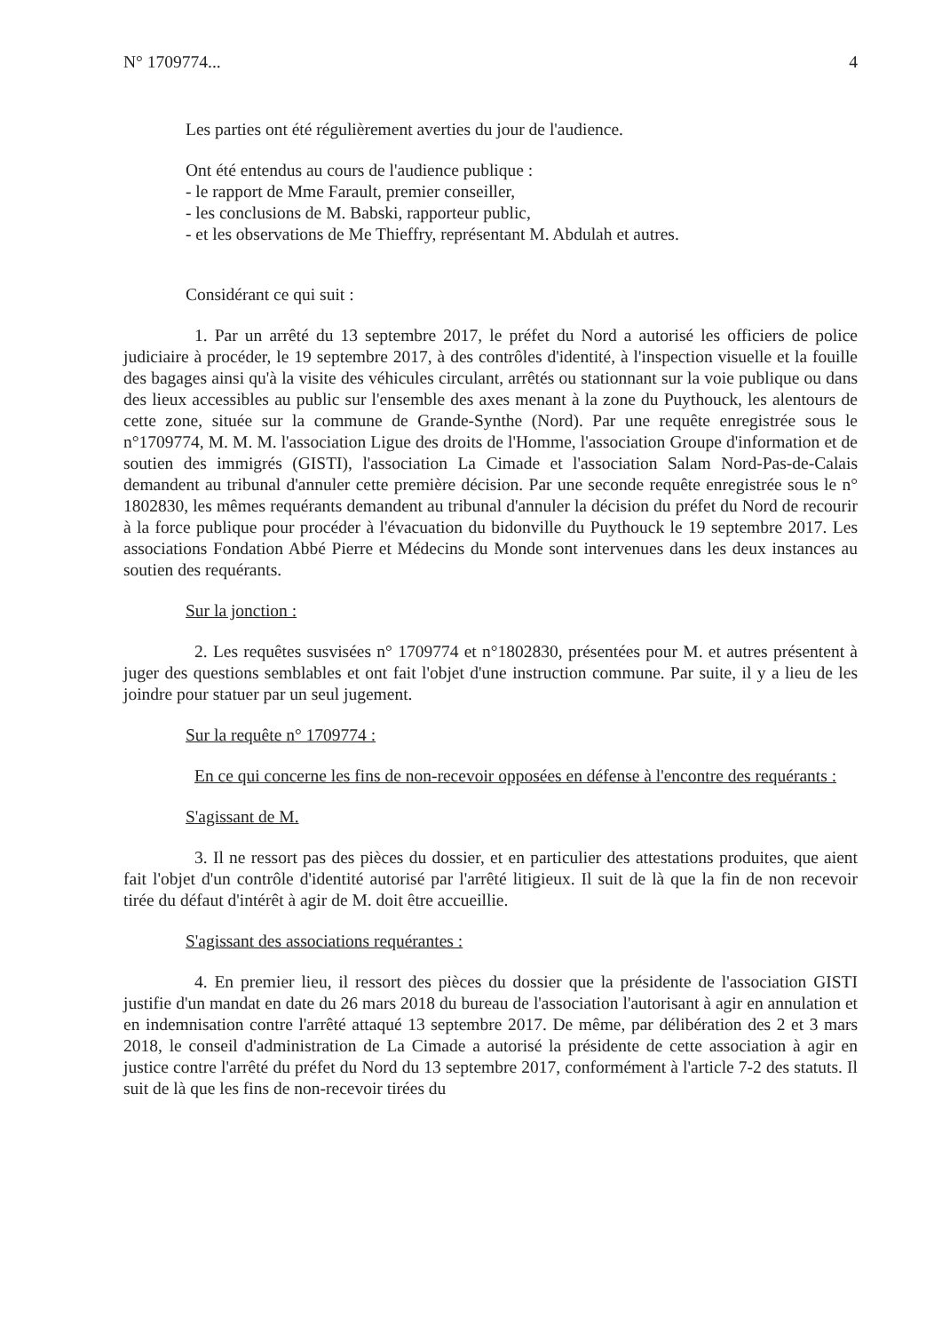N° 1709774... 4
Les parties ont été régulièrement averties du jour de l'audience.
Ont été entendus au cours de l'audience publique :
- le rapport de Mme Farault, premier conseiller,
- les conclusions de M. Babski, rapporteur public,
- et les observations de Me Thieffry, représentant M. Abdulah et autres.
Considérant ce qui suit :
1. Par un arrêté du 13 septembre 2017, le préfet du Nord a autorisé les officiers de police judiciaire à procéder, le 19 septembre 2017, à des contrôles d'identité, à l'inspection visuelle et la fouille des bagages ainsi qu'à la visite des véhicules circulant, arrêtés ou stationnant sur la voie publique ou dans des lieux accessibles au public sur l'ensemble des axes menant à la zone du Puythouck, les alentours de cette zone, située sur la commune de Grande-Synthe (Nord). Par une requête enregistrée sous le n°1709774, M. M. M. l'association Ligue des droits de l'Homme, l'association Groupe d'information et de soutien des immigrés (GISTI), l'association La Cimade et l'association Salam Nord-Pas-de-Calais demandent au tribunal d'annuler cette première décision. Par une seconde requête enregistrée sous le n° 1802830, les mêmes requérants demandent au tribunal d'annuler la décision du préfet du Nord de recourir à la force publique pour procéder à l'évacuation du bidonville du Puythouck le 19 septembre 2017. Les associations Fondation Abbé Pierre et Médecins du Monde sont intervenues dans les deux instances au soutien des requérants.
Sur la jonction :
2. Les requêtes susvisées n° 1709774 et n°1802830, présentées pour M. et autres présentent à juger des questions semblables et ont fait l'objet d'une instruction commune. Par suite, il y a lieu de les joindre pour statuer par un seul jugement.
Sur la requête n° 1709774 :
En ce qui concerne les fins de non-recevoir opposées en défense à l'encontre des requérants :
S'agissant de M.
3. Il ne ressort pas des pièces du dossier, et en particulier des attestations produites, que aient fait l'objet d'un contrôle d'identité autorisé par l'arrêté litigieux. Il suit de là que la fin de non recevoir tirée du défaut d'intérêt à agir de M. doit être accueillie.
S'agissant des associations requérantes :
4. En premier lieu, il ressort des pièces du dossier que la présidente de l'association GISTI justifie d'un mandat en date du 26 mars 2018 du bureau de l'association l'autorisant à agir en annulation et en indemnisation contre l'arrêté attaqué 13 septembre 2017. De même, par délibération des 2 et 3 mars 2018, le conseil d'administration de La Cimade a autorisé la présidente de cette association à agir en justice contre l'arrêté du préfet du Nord du 13 septembre 2017, conformément à l'article 7-2 des statuts. Il suit de là que les fins de non-recevoir tirées du